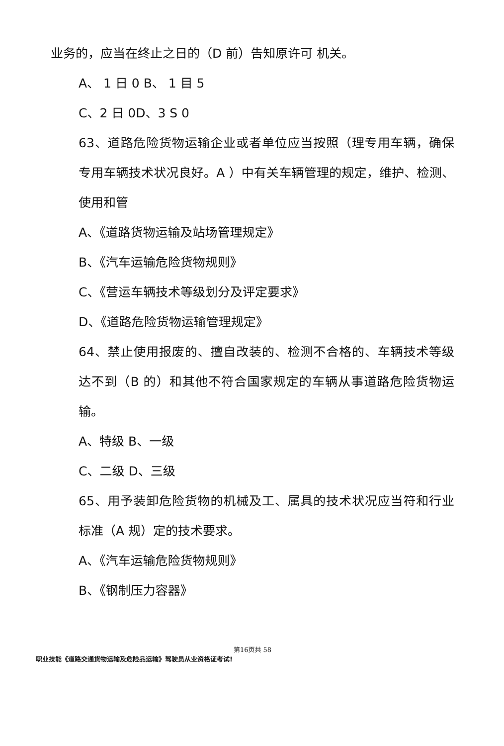业务的，应当在终止之日的（D 前）告知原许可 机关。
A、 1 日 0 B、 1 目 5
C、2 日 0D、3 S 0
63、道路危险货物运输企业或者单位应当按照（理专用车辆，确保专用车辆技术状况良好。A ）中有关车辆管理的规定，维护、检测、使用和管
A、《道路货物运输及站场管理规定》
B、《汽车运输危险货物规则》
C、《营运车辆技术等级划分及评定要求》
D、《道路危险货物运输管理规定》
64、禁止使用报废的、擅自改装的、检测不合格的、车辆技术等级达不到（B 的）和其他不符合国家规定的车辆从事道路危险货物运输。
A、特级 B、一级
C、二级 D、三级
65、用予装卸危险货物的机械及工、属具的技术状况应当符和行业标准（A 规）定的技术要求。
A、《汽车运输危险货物规则》
B、《钢制压力容器》
第16页共 58
职业技能《道路交通货物运输及危险品运输》驾驶员从业资格证考试!